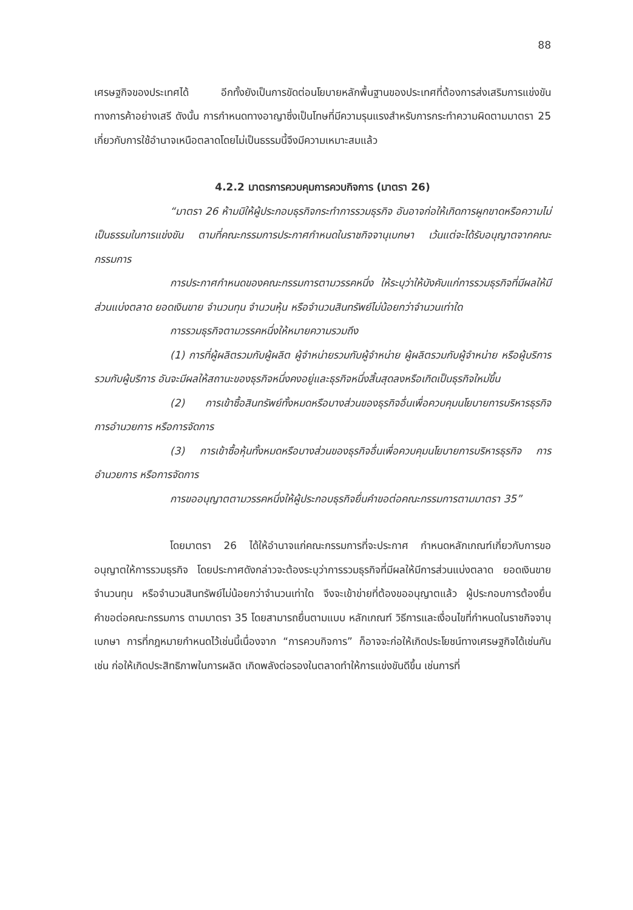88
เศรษฐกิจของประเทศได้ อีกทั้งยังเป็นการขัดต่อนโยบายหลักพื้นฐานของประเทศที่ต้องการส่งเสริมการแข่งขันทางการค้าอย่างเสรี ดังนั้น การกำหนดทางอาญาซึ่งเป็นโทษที่มีความรุนแรงสำหรับการกระทำความผิดตามมาตรา 25 เกี่ยวกับการใช้อำนาจเหนือตลาดโดยไม่เป็นธรรมนี้จึงมีความเหมาะสมแล้ว
4.2.2 มาตรการควบคุมการควบกิจการ (มาตรา 26)
“มาตรา 26 ห้ามมิให้ผู้ประกอบธุรกิจกระทำการรวมธุรกิจ อันอาจก่อให้เกิดการผูกขาดหรือความไม่เป็นธรรมในการแข่งขัน ตามที่คณะกรรมการประกาศกำหนดในราชกิจจานุเบกษา เว้นแต่จะได้รับอนุญาตจากคณะกรรมการ
การประกาศกำหนดของคณะกรรมการตามวรรคหนึ่ง ให้ระบุว่าให้บังคับแก่การรวมธุรกิจที่มีผลให้มีส่วนแบ่งตลาด ยอดเงินขาย จำนวนทุน จำนวนหุ้น หรือจำนวนสินทรัพย์ไม่น้อยกว่าจำนวนเท่าใด
การรวมธุรกิจตามวรรคหนึ่งให้หมายความรวมถึง
(1) การที่ผู้ผลิตรวมกับผู้ผลิต ผู้จำหน่ายรวมกับผู้จำหน่าย ผู้ผลิตรวมกับผู้จำหน่าย หรือผู้บริการรวมกับผู้บริการ อันจะมีผลให้สถานะของธุรกิจหนึ่งคงอยู่และธุรกิจหนึ่งสิ้นสุดลงหรือเกิดเป็นธุรกิจใหม่ขึ้น
(2) การเข้าซื้อสินทรัพย์ทั้งหมดหรือบางส่วนของธุรกิจอื่นเพื่อควบคุมนโยบายการบริหารธุรกิจ การอำนวยการ หรือการจัดการ
(3) การเข้าซื้อหุ้นทั้งหมดหรือบางส่วนของธุรกิจอื่นเพื่อควบคุมนโยบายการบริหารธุรกิจ การอำนวยการ หรือการจัดการ
การขออนุญาตตามวรรคหนึ่งให้ผู้ประกอบธุรกิจยื่นคำขอต่อคณะกรรมการตามมาตรา 35”
โดยมาตรา 26 ได้ให้อำนาจแก่คณะกรรมการที่จะประกาศ กำหนดหลักเกณฑ์เกี่ยวกับการขออนุญาตให้การรวมธุรกิจ โดยประกาศดังกล่าวจะต้องระบุว่าการรวมธุรกิจที่มีผลให้มีการส่วนแบ่งตลาด ยอดเงินขาย จำนวนทุน หรือจำนวนสินทรัพย์ไม่น้อยกว่าจำนวนเท่าใด จึงจะเข้าข่ายที่ต้องขออนุญาตแล้ว ผู้ประกอบการต้องยื่นคำขอต่อคณะกรรมการ ตามมาตรา 35 โดยสามารถยื่นตามแบบ หลักเกณฑ์ วิธีการและเงื่อนไขที่กำหนดในราชกิจจานุเบกษา การที่กฎหมายกำหนดไว้เช่นนี้เนื่องจาก “การควบกิจการ” ก็อาจจะก่อให้เกิดประโยชน์ทางเศรษฐกิจได้เช่นกัน เช่น ก่อให้เกิดประสิทธิภาพในการผลิต เกิดพลังต่อรองในตลาดทำให้การแข่งขันดีขึ้น เช่นการที่